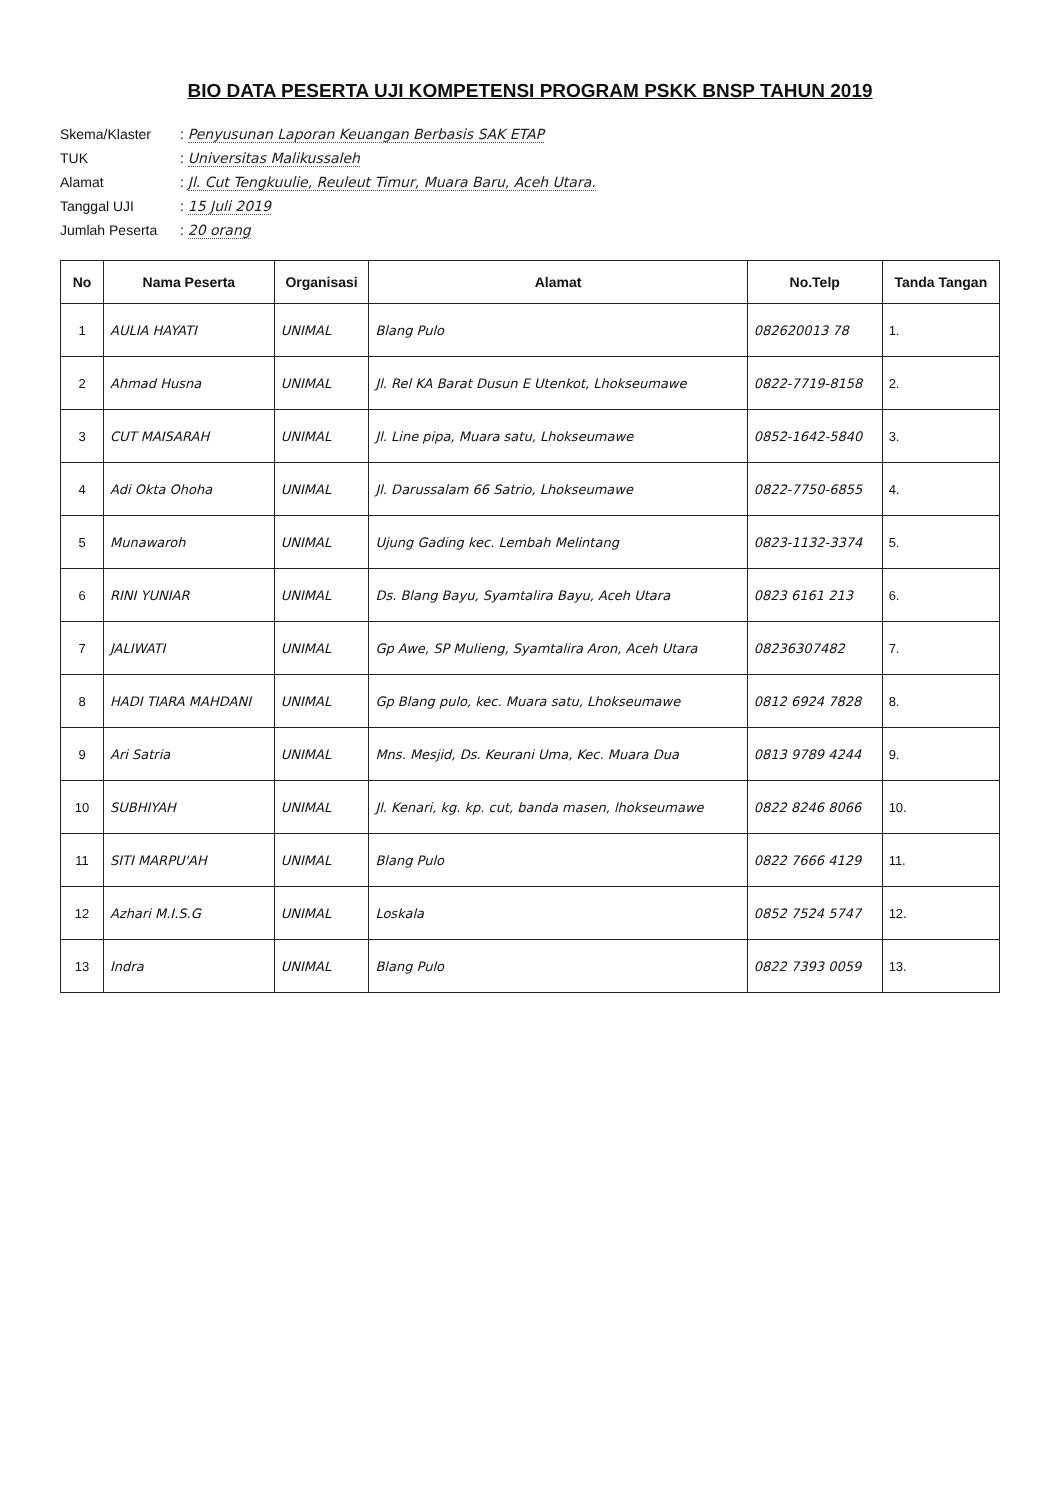BIO DATA PESERTA UJI KOMPETENSI PROGRAM PSKK BNSP TAHUN 2019
Skema/Klaster: Penyusunan Laporan Keuangan Berbasis SAK ETAP
TUK: Universitas Malikussaleh
Alamat: Jl. Cut Tengkuulie, Reuleut Timur, Muara Baru, Aceh Utara.
Tanggal UJI: 15 Juli 2019
Jumlah Peserta: 20 orang
| No | Nama Peserta | Organisasi | Alamat | No.Telp | Tanda Tangan |
| --- | --- | --- | --- | --- | --- |
| 1 | AULIA HAYATI | UNIMAL | Blang Pulo | 082620013 78 | 1. |
| 2 | Ahmad Husna | UNIMAL | Jl. Rel KA Barat Dusun E Utenkot, Lhokseumawe | 0822-7719-8158 | 2. |
| 3 | CUT MAISARAH | UNIMAL | Jl. Line pipa, Muara satu, Lhokseumawe | 0852-1642-5840 | 3. |
| 4 | Adi Okta Ohoha | UNIMAL | Jl. Darussalam 66 Satrio, Lhokseumawe | 0822-7750-6855 | 4. |
| 5 | Munawaroh | UNIMAL | Ujung Gading kec. Lembah Melintang | 0823-1132-3374 | 5. |
| 6 | RINI YUNIAR | UNIMAL | Ds. Blang Bayu, Syamtalira Bayu, Aceh Utara | 0823 6161 213 | 6. |
| 7 | JALIWATI | UNIMAL | Gp Awe, SP Mulieng, Syamtalira Aron, Aceh Utara | 08236307482 | 7. |
| 8 | HADI TIARA MAHDANI | UNIMAL | Gp Blang pulo, kec. Muara satu, Lhokseumawe | 0812 6924 7828 | 8. |
| 9 | Ari Satria | UNIMAL | Mns. Mesjid, Ds. Keurani Uma, Kec. Muara Dua | 0813 9789 4244 | 9. |
| 10 | SUBHIYAH | UNIMAL | Jl. Kenari, kg. kp. cut, banda masen, lhokseumawe | 0822 8246 8066 | 10. |
| 11 | SITI MARPU'AH | UNIMAL | Blang Pulo | 0822 7666 4129 | 11. |
| 12 | Azhari M.I.S.G | UNIMAL | Loskala | 0852 7524 5747 | 12. |
| 13 | Indra | UNIMAL | Blang Pulo | 0822 7393 0059 | 13. |